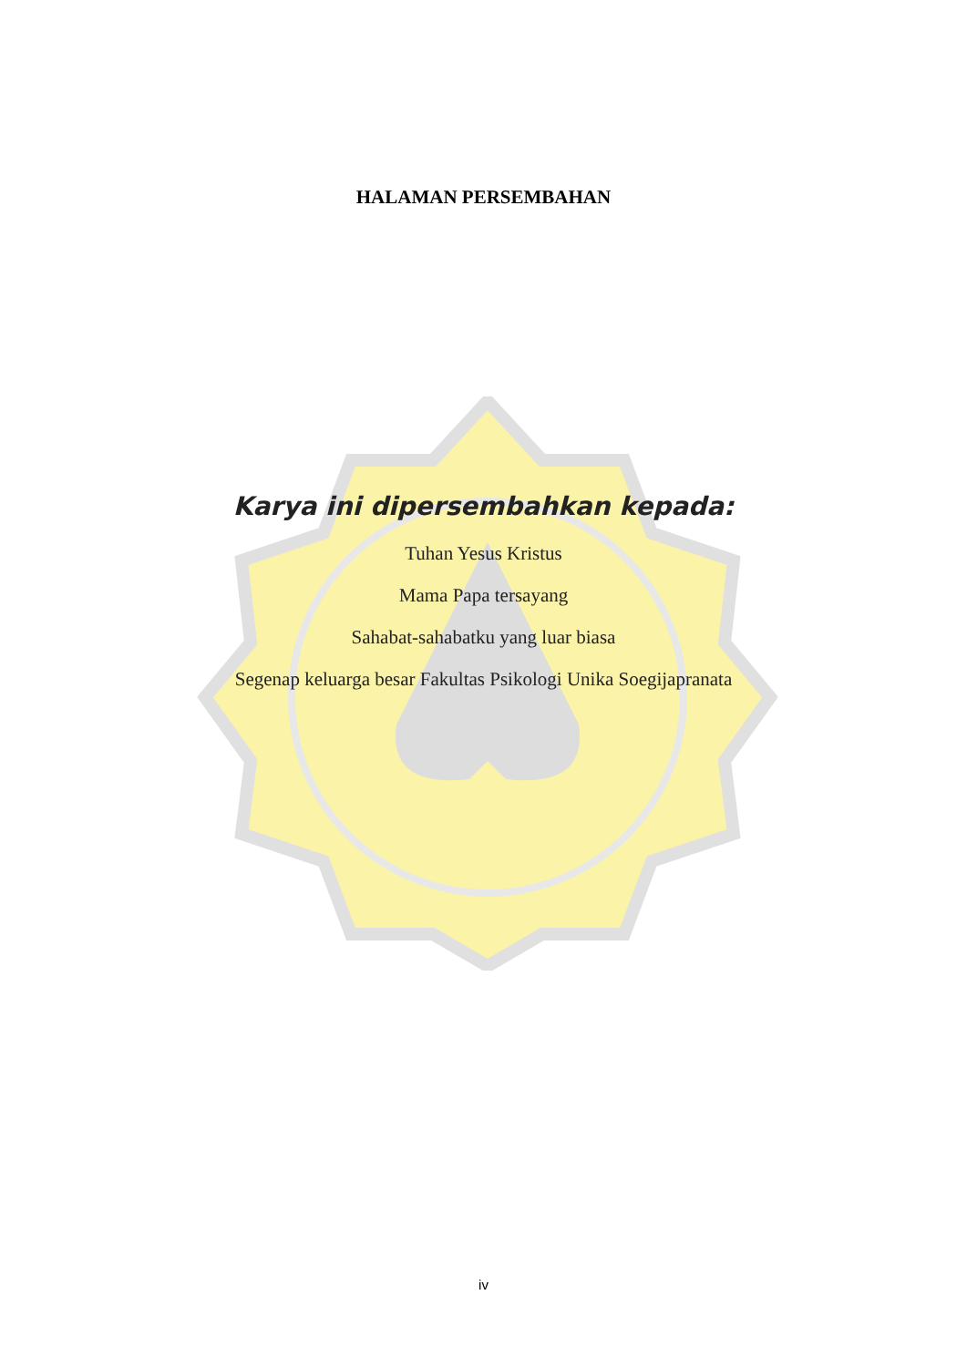HALAMAN PERSEMBAHAN
Karya ini dipersembahkan kepada:
Tuhan Yesus Kristus
Mama Papa tersayang
Sahabat-sahabatku yang luar biasa
Segenap keluarga besar Fakultas Psikologi Unika Soegijapranata
iv